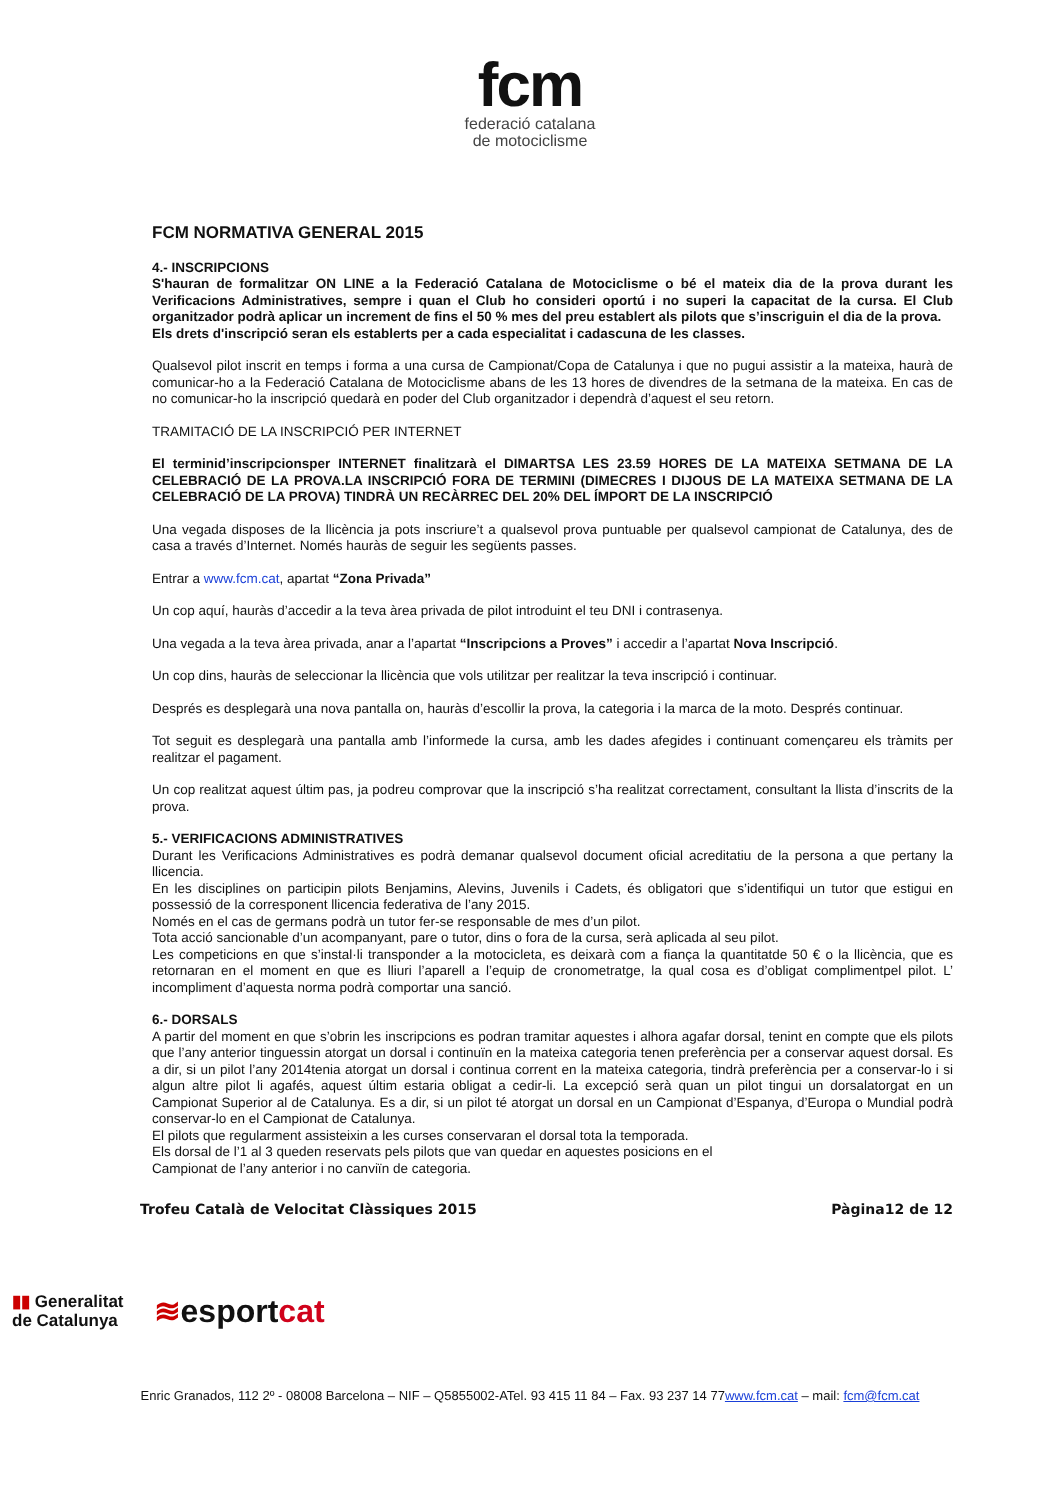fcm
federació catalana
de motociclisme
FCM NORMATIVA GENERAL 2015
4.- INSCRIPCIONS
S'hauran de formalitzar ON LINE a la Federació Catalana de Motociclisme o bé el mateix dia de la prova durant les Verificacions Administratives, sempre i quan el Club ho consideri oportú i no superi la capacitat de la cursa. El Club organitzador podrà aplicar un increment de fins el 50 % mes del preu establert als pilots que s’inscriguin el dia de la prova.
Els drets d'inscripció seran els establerts per a cada especialitat i cadascuna de les classes.
Qualsevol pilot inscrit en temps i forma a una cursa de Campionat/Copa de Catalunya i que no pugui assistir a la mateixa, haurà de comunicar-ho a la Federació Catalana de Motociclisme abans de les 13 hores de divendres de la setmana de la mateixa. En cas de no comunicar-ho la inscripció quedarà en poder del Club organitzador i dependrà d’aquest el seu retorn.
TRAMITACIÓ DE LA INSCRIPCIÓ PER INTERNET
El terminid’inscripcionsper INTERNET finalitzarà el DIMARTSA LES 23.59 HORES DE LA MATEIXA SETMANA DE LA CELEBRACIÓ DE LA PROVA.LA INSCRIPCIÓ FORA DE TERMINI (DIMECRES I DIJOUS DE LA MATEIXA SETMANA DE LA CELEBRACIÓ DE LA PROVA) TINDRÀ UN RECÀRREC DEL 20% DEL ÍMPORT DE LA INSCRIPCIÓ
Una vegada disposes de la llicència ja pots inscriure’t a qualsevol prova puntuable per qualsevol campionat de Catalunya, des de casa a través d’Internet. Només hauràs de seguir les següents passes.
Entrar a www.fcm.cat, apartat “Zona Privada”
Un cop aquí, hauràs d’accedir a la teva àrea privada de pilot introduint el teu DNI i contrasenya.
Una vegada a la teva àrea privada, anar a l’apartat “Inscripcions a Proves” i accedir a l’apartat Nova Inscripció.
Un cop dins, hauràs de seleccionar la llicència que vols utilitzar per realitzar la teva inscripció i continuar.
Després es desplegarà una nova pantalla on, hauràs d’escollir la prova, la categoria i la marca de la moto. Després continuar.
Tot seguit es desplegarà una pantalla amb l’informede la cursa, amb les dades afegides i continuant començareu els tràmits per realitzar el pagament.
Un cop realitzat aquest últim pas, ja podreu comprovar que la inscripció s’ha realitzat correctament, consultant la llista d’inscrits de la prova.
5.- VERIFICACIONS ADMINISTRATIVES
Durant les Verificacions Administratives es podrà demanar qualsevol document oficial acreditatiu de la persona a que pertany la llicencia.
En les disciplines on participin pilots Benjamins, Alevins, Juvenils i Cadets, és obligatori que s’identifiqui un tutor que estigui en possessió de la corresponent llicencia federativa de l’any 2015.
Només en el cas de germans podrà un tutor fer-se responsable de mes d’un pilot.
Tota acció sancionable d’un acompanyant, pare o tutor, dins o fora de la cursa, serà aplicada al seu pilot.
Les competicions en que s’instal·li transponder a la motocicleta, es deixarà com a fiança la quantitatde 50 € o la llicència, que es retornaran en el moment en que es lliuri l’aparell a l’equip de cronometratge, la qual cosa es d’obligat complimentpel pilot. L’ incompliment d’aquesta norma podrà comportar una sanció.
6.- DORSALS
A partir del moment en que s’obrin les inscripcions es podran tramitar aquestes i alhora agafar dorsal, tenint en compte que els pilots que l’any anterior tinguessin atorgat un dorsal i continuïn en la mateixa categoria tenen preferència per a conservar aquest dorsal. Es a dir, si un pilot l’any 2014tenia atorgat un dorsal i continua corrent en la mateixa categoria, tindrà preferència per a conservar-lo i si algun altre pilot li agafés, aquest últim estaria obligat a cedir-li. La excepció serà quan un pilot tingui un dorsalatorgat en un Campionat Superior al de Catalunya. Es a dir, si un pilot té atorgat un dorsal en un Campionat d’Espanya, d’Europa o Mundial podrà conservar-lo en el Campionat de Catalunya.
El pilots que regularment assisteixin a les curses conservaran el dorsal tota la temporada.
Els dorsal de l’1 al 3 queden reservats pels pilots que van quedar en aquestes posicions en el
Campionat de l’any anterior i no canviïn de categoria.
Trofeu Català de Velocitat Clàssiques 2015 Pàgina12 de 12
▮▮ Generalitat
de Catalunya
≋esportcat
Enric Granados, 112 2º - 08008 Barcelona – NIF – Q5855002-ATel. 93 415 11 84 – Fax. 93 237 14 77www.fcm.cat – mail: fcm@fcm.cat